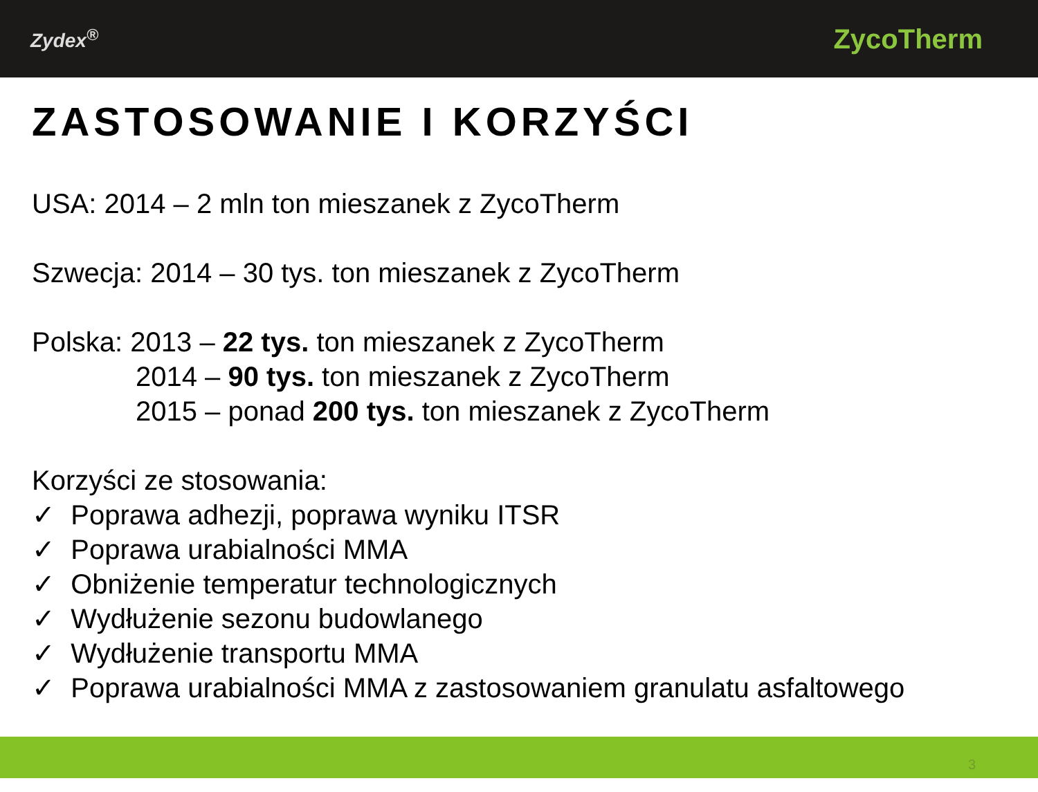Zydex<sup>®</sup> ZycoTherm
ZASTOSOWANIE I KORZYŚCI
USA: 2014 – 2 mln ton mieszanek z ZycoTherm
Szwecja: 2014 – 30 tys. ton mieszanek z ZycoTherm
Polska: 2013 – 22 tys. ton mieszanek z ZycoTherm
2014 – 90 tys. ton mieszanek z ZycoTherm
2015 – ponad 200 tys. ton mieszanek z ZycoTherm
Korzyści ze stosowania:
✓ Poprawa adhezji, poprawa wyniku ITSR
✓ Poprawa urabialności MMA
✓ Obniżenie temperatur technologicznych
✓ Wydłużenie sezonu budowlanego
✓ Wydłużenie transportu MMA
✓ Poprawa urabialności MMA z zastosowaniem granulatu asfaltowego
3